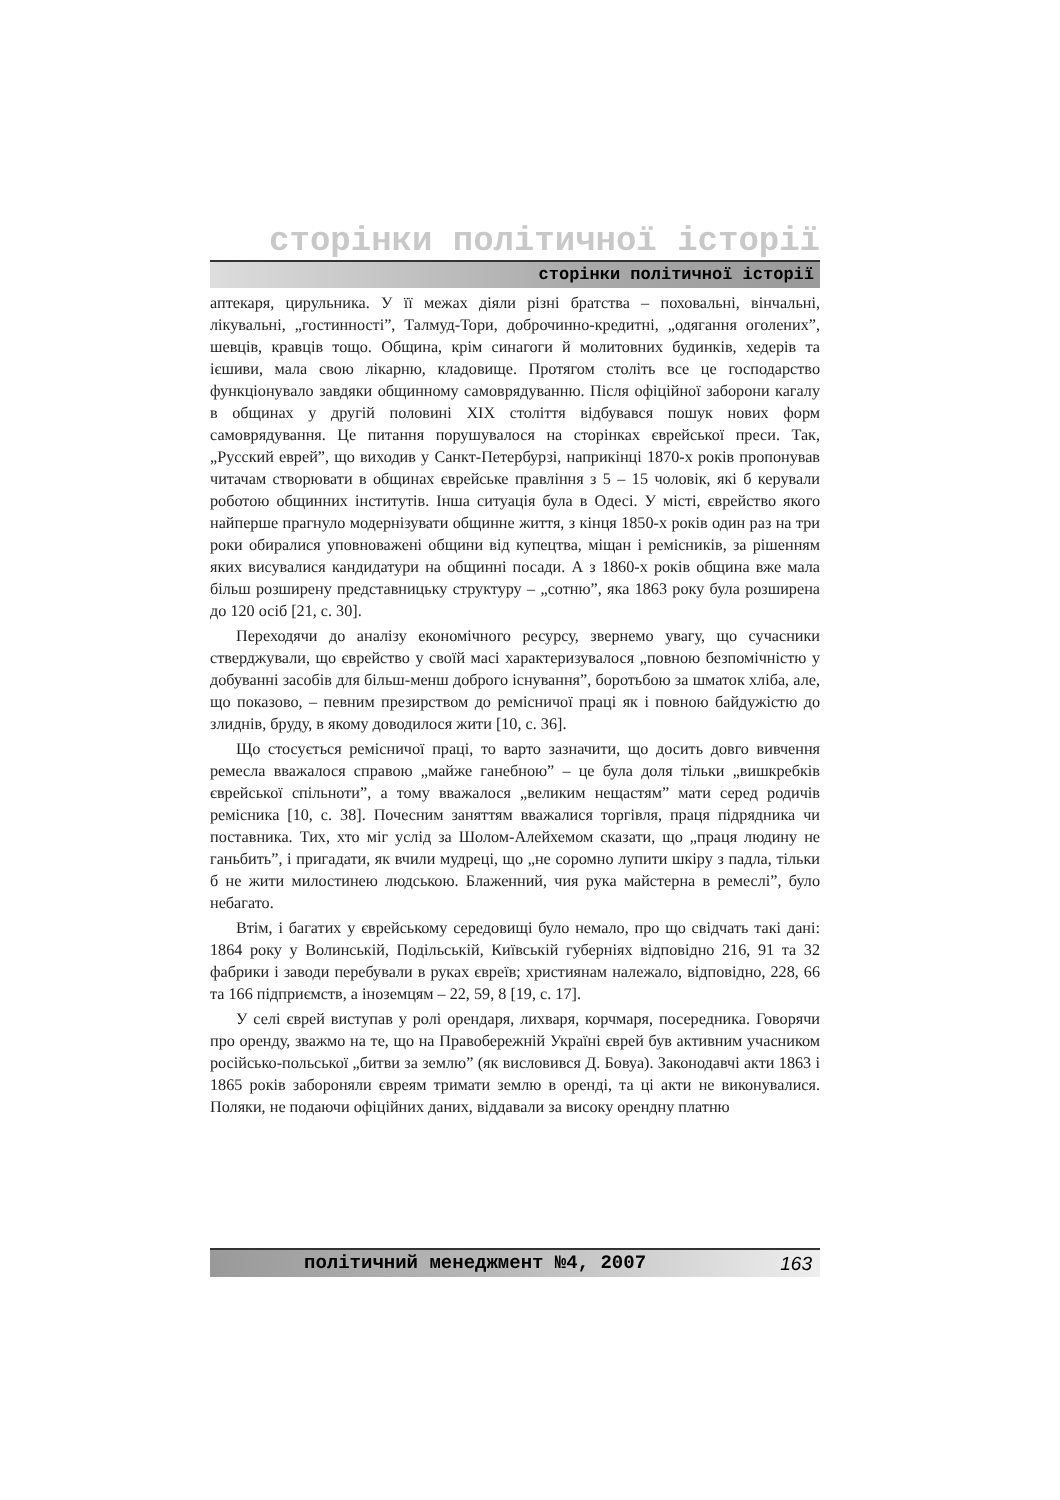сторінки політичної історії
сторінки політичної історії
аптекаря, цирульника. У її межах діяли різні братства – поховальні, вінчальні, лікувальні, „гостинності”, Талмуд-Тори, доброчинно-кредитні, „одягання оголених”, шевців, кравців тощо. Община, крім синагоги й молитовних будинків, хедерів та ієшиви, мала свою лікарню, кладовище. Протягом століть все це господарство функціонувало завдяки общинному самоврядуванню. Після офіційної заборони кагалу в общинах у другій половині XIX століття відбувався пошук нових форм самоврядування. Це питання порушувалося на сторінках єврейської преси. Так, „Русский еврей”, що виходив у Санкт-Петербурзі, наприкінці 1870-х років пропонував читачам створювати в общинах єврейське правління з 5 – 15 чоловік, які б керували роботою общинних інститутів. Інша ситуація була в Одесі. У місті, єврейство якого найперше прагнуло модернізувати общинне життя, з кінця 1850-х років один раз на три роки обиралися уповноважені общини від купецтва, міщан і ремісників, за рішенням яких висувалися кандидатури на общинні посади. А з 1860-х років община вже мала більш розширену представницьку структуру – „сотню”, яка 1863 року була розширена до 120 осіб [21, с. 30].
Переходячи до аналізу економічного ресурсу, звернемо увагу, що сучасники стверджували, що єврейство у своїй масі характеризувалося „повною безпомічністю у добуванні засобів для більш-менш доброго існування”, боротьбою за шматок хліба, але, що показово, – певним презирством до ремісничої праці як і повною байдужістю до злиднів, бруду, в якому доводилося жити [10, с. 36].
Що стосується ремісничої праці, то варто зазначити, що досить довго вивчення ремесла вважалося справою „майже ганебною” – це була доля тільки „вишкребків єврейської спільноти”, а тому вважалося „великим нещастям” мати серед родичів ремісника [10, с. 38]. Почесним заняттям вважалися торгівля, праця підрядника чи поставника. Тих, хто міг услід за Шолом-Алейхемом сказати, що „праця людину не ганьбить”, і пригадати, як вчили мудреці, що „не соромно лупити шкіру з падла, тільки б не жити милостинею людською. Блаженний, чия рука майстерна в ремеслі”, було небагато.
Втім, і багатих у єврейському середовищі було немало, про що свідчать такі дані: 1864 року у Волинській, Подільській, Київській губерніях відповідно 216, 91 та 32 фабрики і заводи перебували в руках євреїв; християнам належало, відповідно, 228, 66 та 166 підприємств, а іноземцям – 22, 59, 8 [19, с. 17].
У селі єврей виступав у ролі орендаря, лихваря, корчмаря, посередника. Говорячи про оренду, зважмо на те, що на Правобережній Україні єврей був активним учасником російсько-польської „битви за землю” (як висловився Д. Бовуа). Законодавчі акти 1863 і 1865 років забороняли євреям тримати землю в оренді, та ці акти не виконувалися. Поляки, не подаючи офіційних даних, віддавали за високу орендну платню
політичний менеджмент №4, 2007 163